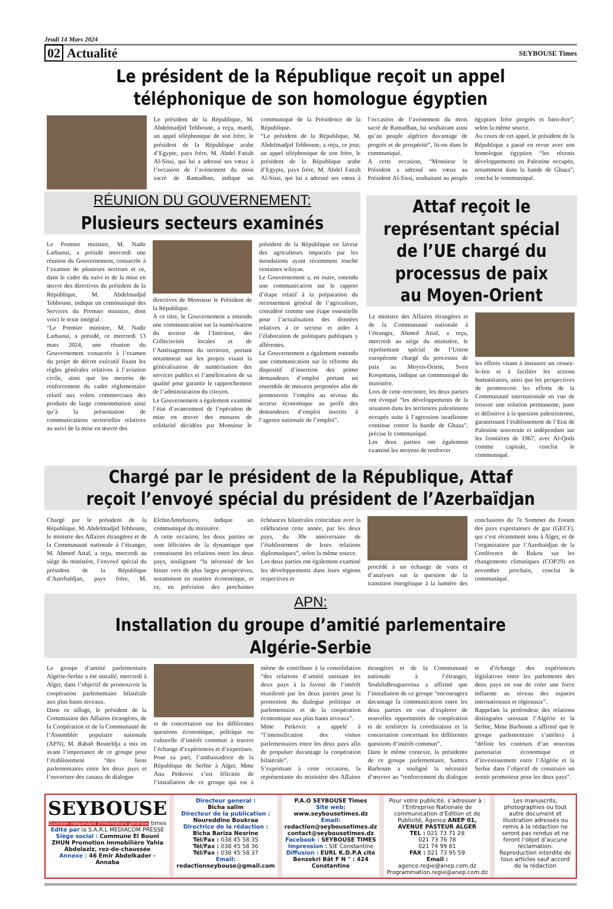Jeudi 14 Mars 2024
02 Actualité SEYBOUSE Times
Le président de la République reçoit un appel téléphonique de son homologue égyptien
Le président de la République, M. Abdelmadjid Tebboune, a reçu, mardi, un appel téléphonique de son frère, le président de la République arabe d’Egypte, pays frère, M. Abdel Fattah Al-Sissi, qui lui a adressé ses vœux à l’occasion de l’avènement du mois sacré de Ramadhan, indique un communiqué de la Présidence de la République.
“Le président de la République, M. Abdelmadjid Tebboune, a reçu, ce jour, un appel téléphonique de son frère, le président de la République arabe d’Egypte, pays frère, M. Abdel Fattah Al-Sissi, qui lui a adressé ses vœux à l’occasion de l’avènement du mois sacré de Ramadhan, lui souhaitant ainsi qu’au peuple algérien davantage de progrès et de prospérité”, lit-on dans le communiqué.
A cette occasion, “Monsieur le Président a adressé ses vœux au Président Al-Sissi, souhaitant au peuple égyptien frère progrès et bien-être”, selon la même source.
Au cours de cet appel, le président de la République a passé en revue avec son homologue égyptien “les récents développements en Palestine occupée, notamment dans la bande de Ghaza”, conclut le communiqué.
RÉUNION DU GOUVERNEMENT:
Plusieurs secteurs examinés
Le Premier ministre, M. Nadir Larbaoui, a présidé mercredi une réunion du Gouvernement, consacrée à l’examen de plusieurs secteurs et ce, dans le cadre du suivi et de la mise en œuvre des directives du président de la République, M. Abdelmadjid Tebboune, indique un communiqué des Services du Premier ministre, dont voici le texte intégral :
“Le Premier ministre, M. Nadir Larbaoui, a présidé, ce mercredi 13 mars 2024, une réunion du Gouvernement consacrée à l’examen du projet de décret exécutif fixant les règles générales relatives à l’aviation civile, ainsi que les moyens de renforcement du cadre réglementaire relatif aux volets commerciaux des produits de large consommation ainsi qu’à la présentation de communications sectorielles relatives au suivi de la mise en œuvre des
directives de Monsieur le Président de la République.
A ce titre, le Gouvernement a entendu une communication sur la numérisation du secteur de l’Intérieur, des Collectivités locales et de l’Aménagement du territoire, portant notamment sur les projets visant la généralisation de numérisation des services publics et l’amélioration de sa qualité pour garantir le rapprochement de l’administration du citoyen.
Le Gouvernement a également examiné l’état d’avancement de l’opération de mise en œuvre des mesures de solidarité décidées par Monsieur le président de la République en faveur des agriculteurs impactés par les inondations ayant récemment touché centaines wilayas.
Le Gouvernement a, en outre, entendu une communication sur le rapport d’étape relatif à la préparation du recensement général de l’agriculture, considéré comme une étape essentielle pour l’actualisation des données relatives à ce secteur et aider à l’élaboration de politiques publiques y afférentes.
Le Gouvernement a également entendu une communication sur la réforme du dispositif d’insertion des primo demandeurs d’emploi portant un ensemble de mesures proposées afin de promouvoir l’emploi au niveau du secteur économique au profit des demandeurs d’emploi inscrits à l’agence nationale de l’emploi”.
Attaf reçoit le représentant spécial de l’UE chargé du processus de paix au Moyen-Orient
Le ministre des Affaires étrangères et de la Communauté nationale à l’étranger, Ahmed Attaf, a reçu, mercredi au siège du ministère, le représentant spécial de l’Union européenne chargé du processus de paix au Moyen-Orient, Sven Koopmans, indique un communiqué du ministère.
Lors de cette rencontre, les deux parties ont évoqué “les développements de la situation dans les territoires palestiniens occupés suite à l’agression israélienne continue contre la bande de Ghaza”, précise le communiqué.
Les deux parties ont également examiné les moyens de renforcer
les efforts visant à instaurer un cessez-le-feu et à faciliter les actions humanitaires, ainsi que les perspectives de promouvoir les efforts de la Communauté internationale en vue de trouver une solution permanente, juste et définitive à la question palestinienne, garantissant l’établissement de l’Etat de Palestine souverain et indépendant sur les frontières de 1967, avec Al-Qods comme capitale, conclut le communiqué.
Chargé par le président de la République, Attaf reçoit l’envoyé spécial du président de l’Azerbaïdjan
Chargé par le président de la République, M. Abdelmadjid Tebboune, le ministre des Affaires étrangères et de la Communauté nationale à l’étranger, M. Ahmed Attaf, a reçu, mercredi au siège du ministère, l’envoyé spécial du président de la République d’Azerbaïdjan, pays frère, M. ElchinAmirbayov, indique un communiqué du ministère.
A cette occasion, les deux parties se sont félicitées de la dynamique que connaissent les relations entre les deux pays, soulignant “la nécessité de les hisser vers de plus larges perspectives, notamment en matière économique, et ce, en prévision des prochaines échéances bilatérales coïncidant avec la célébration cette année, par les deux pays, du 30e anniversaire de l’établissement de leurs relations diplomatiques”, selon la même source.
Les deux parties ont également examiné les développements dans leurs régions respectives et
procédé à un échange de vues et d’analyses sur la question de la transition énergétique à la lumière des conclusions du 7e Sommet du Forum des pays exportateurs de gaz (GECF), qui s’est récemment tenu à Alger, et de l’organisation par l’Azerbaïdjan de la Conférence de Bakou sur les changements climatiques (COP29) en novembre prochain, conclut le communiqué.
APN:
Installation du groupe d’amitié parlementaire Algérie-Serbie
Le groupe d’amitié parlementaire Algérie-Serbie a été installé, mercredi à Alger, dans l’objectif de promouvoir la coopération parlementaire bilatérale aux plus hauts niveaux.
Dans ce sillage, le président de la Commission des Affaires étrangères, de la Coopération et de la Communauté de l’Assemblée populaire nationale (APN), M. Rabah Bouteldja a mis en avant l’importance de ce groupe pour l’établissement “des liens parlementaires entre les deux pays et l’ouverture des canaux de dialogue
et de concertation sur les différentes questions économique, politique ou culturelle d’intérêt commun à travers l’échange d’expériences et d’expertises.
Pour sa part, l’ambassadrice de la République de Serbie à Alger, Mme Ana Petkovic s’est félicitée de l’installation de ce groupe qui est à même de contribuer à la consolidation “des relations d’amitié unissant les deux pays à la faveur de l’intérêt manifesté par les deux parties pour la promotion du dialogue politique et parlementaire et de la coopération économique aux plus hauts niveaux”.
Mme Petkovic a appelé à “l’intensification des visites parlementaires entre les deux pays afin de propulser davantage la coopération bilatérale”.
S’exprimant à cette occasion, la représentante du ministère des Affaires étrangères et de la Communauté nationale à l’étranger, SouhilaBouguerroua a affirmé que l’installation de ce groupe “encouragera davantage la communication entre les deux parties en vue d’explorer de nouvelles opportunités de coopération et de renforcer la coordination et la concertation concernant les différentes questions d’intérêt commun”.
Dans le même contexte, la présidente de ce groupe parlementaire, Samira Barhoum a souligné la nécessité d’œuvrer au “renforcement du dialogue et d’échange des expériences législatives entre les parlements des deux pays en vue de créer une force influente au niveau des espaces internationaux et régionaux”.
Rappelant la profondeur des relations distinguées unissant l’Algérie et la Serbie, Mme Barhoum a affirmé que le groupe parlementaire s’attèlera à “définir les contours d’un nouveau partenariat économique et d’investissement entre l’Algérie et la Serbie dans l’objectif de construire un avenir prometteur pour les deux pays”.
SEYBOUSE
Quotidien indépendant d'informations générales times
Edité par la S.A.R.L MEDIACOM PRESSE
Siège social : Commune El Bouni ZHUN Promotion Immobilière Yahia Abdelaziz, rez-de-chaussée
Annexe : 46 Emir Abdelkader - Annaba
Directeur general :
Bicha salim
Directeur de la publication :
Noureddine Boukraa
Directrice de la rédaction :
Bicha Bariza Nesrine
Tél/Fax : 038 45 58 35
Tél/Fax : 038 45 58 36
Tél/Fax : 038 45 58 37
Email: redactionseybouse@gmail.com
P.A.O SEYBOUSE Times
Site web: www.seybousetimes.dz
Email: redaction@seybousetimes.dz
contact@seybousetimes.dz
Facebook : SEYBOUSE TIMES
Impression : SIE Constantine
Diffusion : EURL K.D.P.A cité Benzekri Bât F N ° : 424 Constantine
Pour votre publicité, s’adresser à : l’Entreprise Nationale de communication d’Édition et de Publicité, Agence ANEP 01, AVENUE PASTEUR ALGER
TEL : 021 73 71 28
021 73 76 78
021 74 99 81
FAX : 021 73 95 59
Email : agence.regie@anep.com.dz
Programmation.regie@anep.com.dz
Les manuscrits, photographies ou tout autre document et illustration adressés ou remis à la rédaction ne seront pas rendus et ne feront l’objet d’aucune réclamation.
Reproduction interdite de tous articles sauf accord de la rédaction